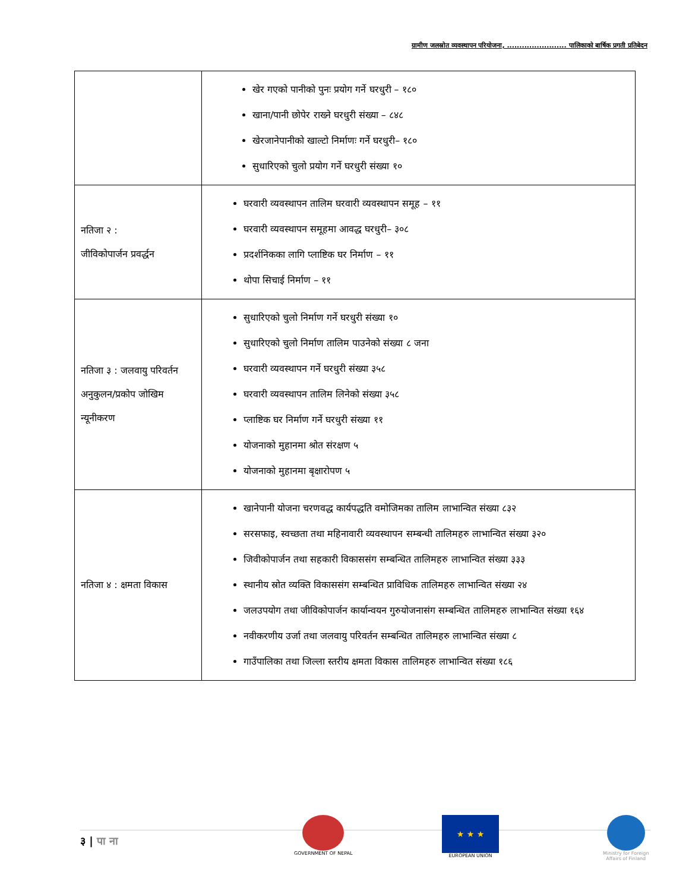ग्रामीण जलस्रोत व्यवस्थापन परियोजना, ........................ पालिकाको बार्षिक प्रगती प्रतिबेदन
| | खेर गएको पानीको पुनः प्रयोग गर्ने घरधुरी – १८० खाना/पानी छोपेर राख्ने घरधुरी संख्या – ८४८ खेरजानेपानीको खाल्टो निर्माणः गर्ने घरधुरी– १८० सुधारिएको चुलो प्रयोग गर्ने घरधुरी संख्या १० |
| नतिजा २ : जीविकोपार्जन प्रवर्द्धन | घरवारी व्यवस्थापन तालिम घरवारी व्यवस्थापन समूह – ११ घरवारी व्यवस्थापन समूहमा आवद्ध घरधुरी– ३०८ प्रदर्शनिकका लागि प्लाष्टिक घर निर्माण – ११ थोपा सिचाई निर्माण – ११ |
| नतिजा ३ : जलवायु परिवर्तन अनुकुलन/प्रकोप जोखिम न्यूनीकरण | सुधारिएको चुलो निर्माण गर्ने घरधुरी संख्या १० सुधारिएको चुलो निर्माण तालिम पाउनेको संख्या ८ जना घरवारी व्यवस्थापन गर्ने घरधुरी संख्या ३५८ घरवारी व्यवस्थापन तालिम लिनेको संख्या ३५८ प्लाष्टिक घर निर्माण गर्ने घरधुरी संख्या ११ योजनाको मुहानमा श्रोत संरक्षण ५ योजनाको मुहानमा बृक्षारोपण ५ |
| नतिजा ४ : क्षमता विकास | खानेपानी योजना चरणवद्ध कार्यपद्धति वमोजिमका तालिम लाभान्वित संख्या ८३२ सरसफाइ, स्वच्छता तथा महिनावारी व्यवस्थापन सम्बन्धी तालिमहरु लाभान्वित संख्या ३२० जिवीकोपार्जन तथा सहकारी विकाससंग सम्बन्धित तालिमहरु लाभान्वित संख्या ३३३ स्थानीय स्रोत व्यक्ति विकाससंग सम्बन्धित प्राविधिक तालिमहरु लाभान्वित संख्या २४ जलउपयोग तथा जीविकोपार्जन कार्यान्वयन गुरुयोजनासंग सम्बन्धित तालिमहरु लाभान्वित संख्या १६४ नवीकरणीय उर्जा तथा जलवायु परिवर्तन सम्बन्धित तालिमहरु लाभान्वित संख्या ८ गाउँपालिका तथा जिल्ला स्तरीय क्षमता विकास तालिमहरु लाभान्वित संख्या १८६ |
३ | पा ना
GOVERNMENT OF NEPAL
★ ★ ★
EUROPEAN UNION
Ministry for Foreign
Affairs of Finland